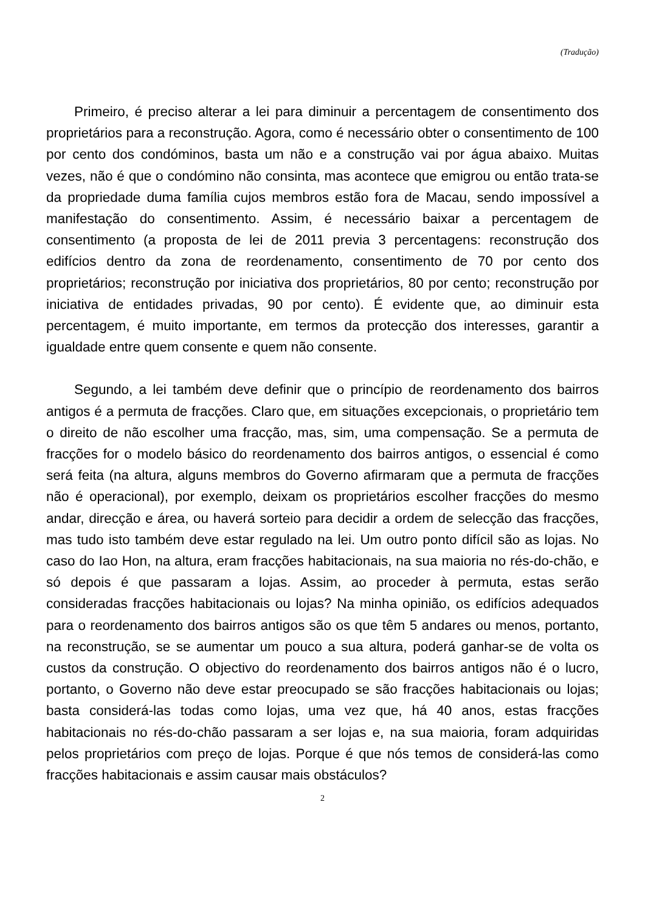(Tradução)
Primeiro, é preciso alterar a lei para diminuir a percentagem de consentimento dos proprietários para a reconstrução. Agora, como é necessário obter o consentimento de 100 por cento dos condóminos, basta um não e a construção vai por água abaixo. Muitas vezes, não é que o condómino não consinta, mas acontece que emigrou ou então trata-se da propriedade duma família cujos membros estão fora de Macau, sendo impossível a manifestação do consentimento. Assim, é necessário baixar a percentagem de consentimento (a proposta de lei de 2011 previa 3 percentagens: reconstrução dos edifícios dentro da zona de reordenamento, consentimento de 70 por cento dos proprietários; reconstrução por iniciativa dos proprietários, 80 por cento; reconstrução por iniciativa de entidades privadas, 90 por cento). É evidente que, ao diminuir esta percentagem, é muito importante, em termos da protecção dos interesses, garantir a igualdade entre quem consente e quem não consente.
Segundo, a lei também deve definir que o princípio de reordenamento dos bairros antigos é a permuta de fracções. Claro que, em situações excepcionais, o proprietário tem o direito de não escolher uma fracção, mas, sim, uma compensação. Se a permuta de fracções for o modelo básico do reordenamento dos bairros antigos, o essencial é como será feita (na altura, alguns membros do Governo afirmaram que a permuta de fracções não é operacional), por exemplo, deixam os proprietários escolher fracções do mesmo andar, direcção e área, ou haverá sorteio para decidir a ordem de selecção das fracções, mas tudo isto também deve estar regulado na lei. Um outro ponto difícil são as lojas. No caso do Iao Hon, na altura, eram fracções habitacionais, na sua maioria no rés-do-chão, e só depois é que passaram a lojas. Assim, ao proceder à permuta, estas serão consideradas fracções habitacionais ou lojas? Na minha opinião, os edifícios adequados para o reordenamento dos bairros antigos são os que têm 5 andares ou menos, portanto, na reconstrução, se se aumentar um pouco a sua altura, poderá ganhar-se de volta os custos da construção. O objectivo do reordenamento dos bairros antigos não é o lucro, portanto, o Governo não deve estar preocupado se são fracções habitacionais ou lojas; basta considerá-las todas como lojas, uma vez que, há 40 anos, estas fracções habitacionais no rés-do-chão passaram a ser lojas e, na sua maioria, foram adquiridas pelos proprietários com preço de lojas. Porque é que nós temos de considerá-las como fracções habitacionais e assim causar mais obstáculos?
2